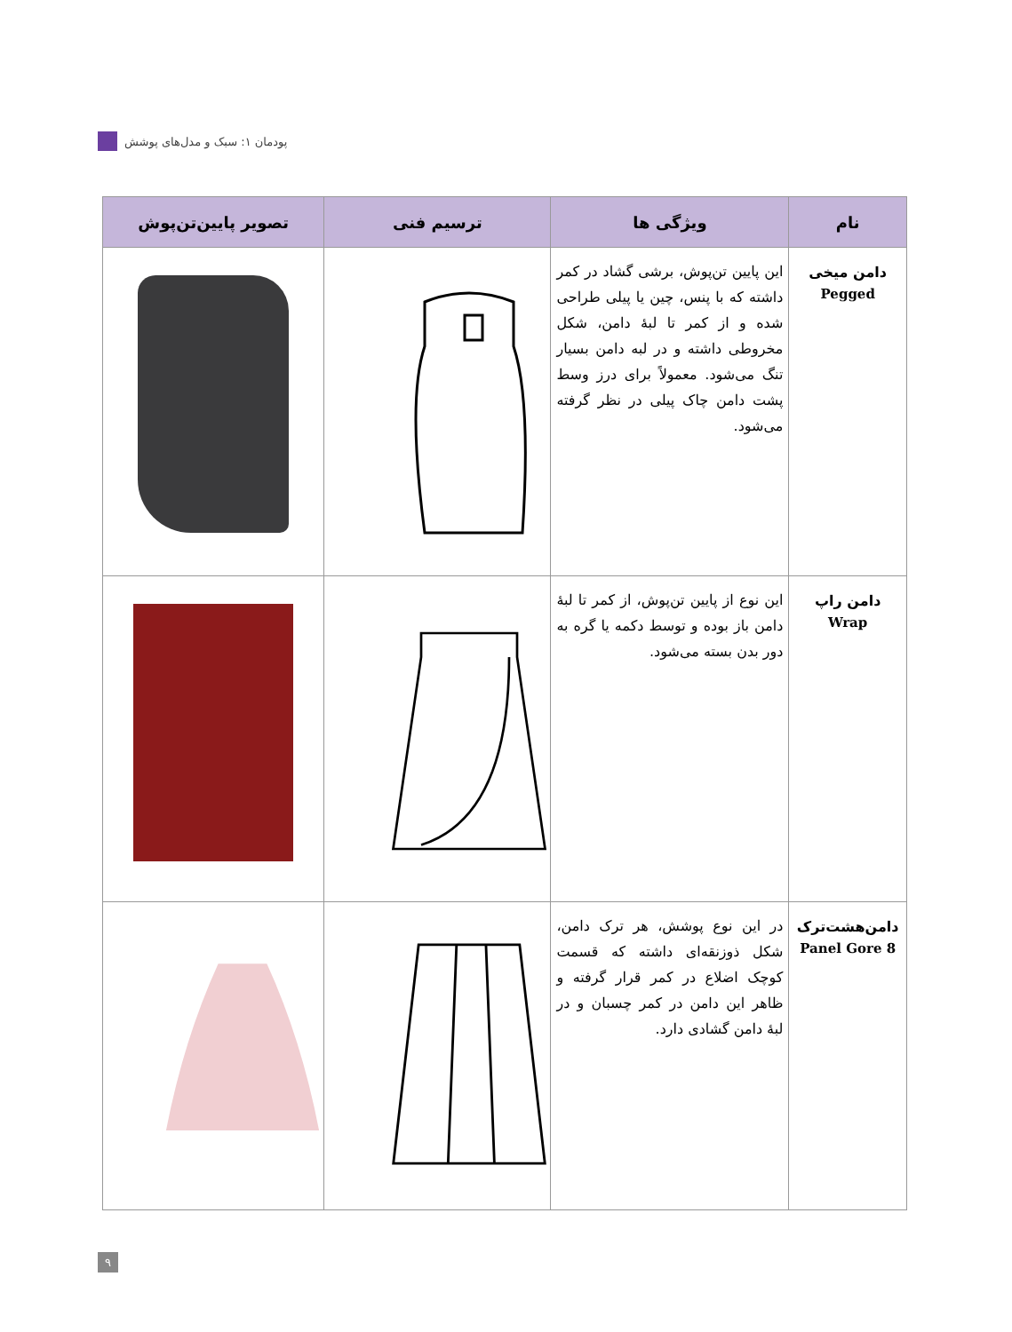پودمان ۱: سبک و مدل‌های پوشش
| نام | ویژگی ها | ترسیم فنی | تصویر پایین‌تن‌پوش |
| --- | --- | --- | --- |
| دامن میخی Pegged | این پایین تن‌پوش، برشی گشاد در کمر داشته که با پنس، چین یا پیلی طراحی شده و از کمر تا لبهٔ دامن، شکل مخروطی داشته و در لبه دامن بسیار تنگ می‌شود. معمولاً برای درز وسط پشت دامن چاک پیلی در نظر گرفته می‌شود. | | |
| دامن راپ Wrap | این نوع از پایین تن‌پوش، از کمر تا لبهٔ دامن باز بوده و توسط دکمه یا گره به دور بدن بسته می‌شود. | | |
| دامن‌هشت‌ترک 8 Panel Gore | در این نوع پوشش، هر ترک دامن، شکل ذوزنقه‌ای داشته که قسمت کوچک اضلاع در کمر قرار گرفته و ظاهر این دامن در کمر چسبان و در لبهٔ دامن گشادی دارد. | | |
۹